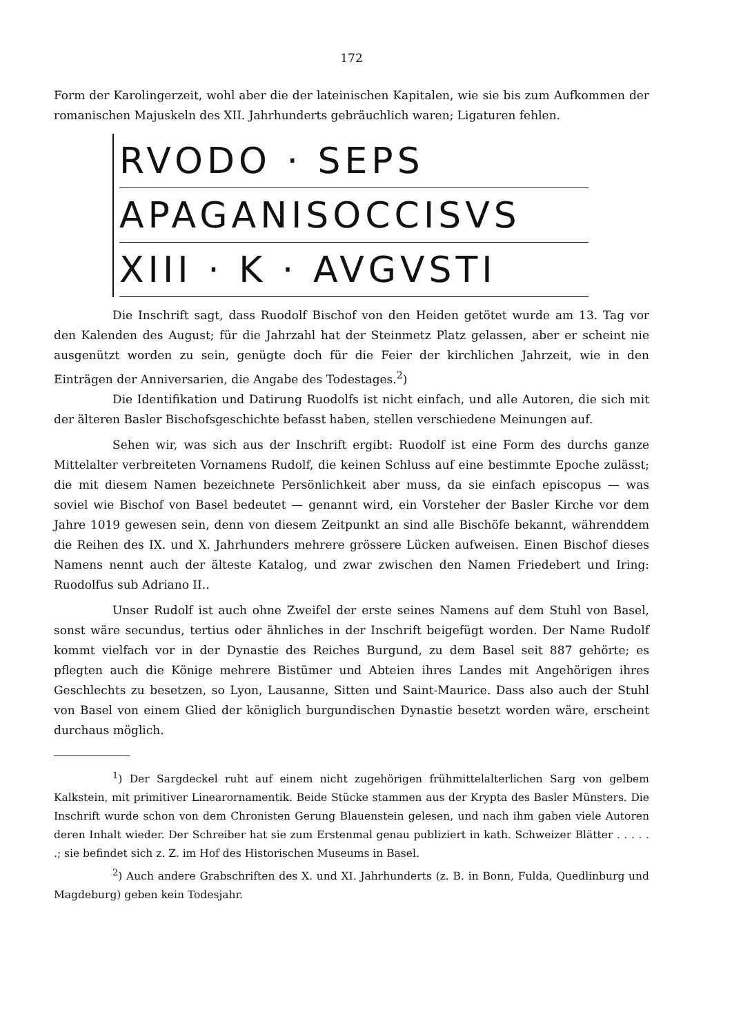172
Form der Karolingerzeit, wohl aber die der lateinischen Kapitalen, wie sie bis zum Aufkommen der romanischen Majuskeln des XII. Jahrhunderts gebräuchlich waren; Ligaturen fehlen.
RVODO · SEPS
APAGANISOCCISVS
XIII · K · AVGVSTI
Die Inschrift sagt, dass Ruodolf Bischof von den Heiden getötet wurde am 13. Tag vor den Kalenden des August; für die Jahrzahl hat der Steinmetz Platz gelassen, aber er scheint nie ausgenützt worden zu sein, genügte doch für die Feier der kirchlichen Jahrzeit, wie in den Einträgen der Anniversarien, die Angabe des Todestages.<sup>2</sup>)
Die Identifikation und Datirung Ruodolfs ist nicht einfach, und alle Autoren, die sich mit der älteren Basler Bischofsgeschichte befasst haben, stellen verschiedene Meinungen auf.
Sehen wir, was sich aus der Inschrift ergibt: Ruodolf ist eine Form des durchs ganze Mittelalter verbreiteten Vornamens Rudolf, die keinen Schluss auf eine bestimmte Epoche zulässt; die mit diesem Namen bezeichnete Persönlichkeit aber muss, da sie einfach episcopus — was soviel wie Bischof von Basel bedeutet — genannt wird, ein Vorsteher der Basler Kirche vor dem Jahre 1019 gewesen sein, denn von diesem Zeitpunkt an sind alle Bischöfe bekannt, währenddem die Reihen des IX. und X. Jahrhunders mehrere grössere Lücken aufweisen. Einen Bischof dieses Namens nennt auch der älteste Katalog, und zwar zwischen den Namen Friedebert und Iring: Ruodolfus sub Adriano II..
Unser Rudolf ist auch ohne Zweifel der erste seines Namens auf dem Stuhl von Basel, sonst wäre secundus, tertius oder ähnliches in der Inschrift beigefügt worden. Der Name Rudolf kommt vielfach vor in der Dynastie des Reiches Burgund, zu dem Basel seit 887 gehörte; es pflegten auch die Könige mehrere Bistümer und Abteien ihres Landes mit Angehörigen ihres Geschlechts zu besetzen, so Lyon, Lausanne, Sitten und Saint-Maurice. Dass also auch der Stuhl von Basel von einem Glied der königlich burgundischen Dynastie besetzt worden wäre, erscheint durchaus möglich.
<sup>1</sup>) Der Sargdeckel ruht auf einem nicht zugehörigen frühmittelalterlichen Sarg von gelbem Kalkstein, mit primitiver Linearornamentik. Beide Stücke stammen aus der Krypta des Basler Münsters. Die Inschrift wurde schon von dem Chronisten Gerung Blauenstein gelesen, und nach ihm gaben viele Autoren deren Inhalt wieder. Der Schreiber hat sie zum Erstenmal genau publiziert in kath. Schweizer Blätter . . . . . .; sie befindet sich z. Z. im Hof des Historischen Museums in Basel.
<sup>2</sup>) Auch andere Grabschriften des X. und XI. Jahrhunderts (z. B. in Bonn, Fulda, Quedlinburg und Magdeburg) geben kein Todesjahr.